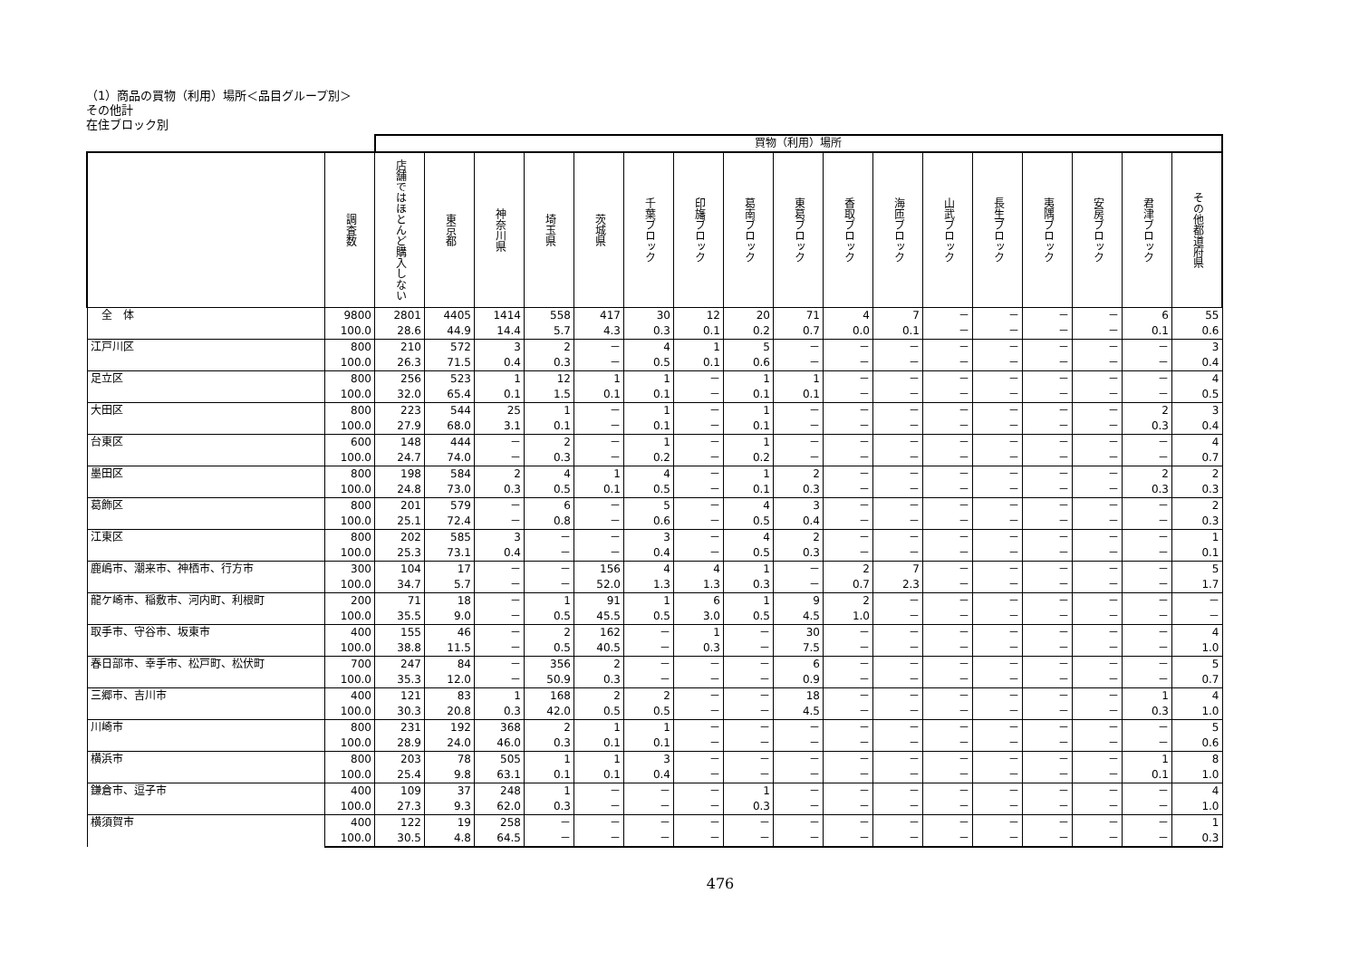（1）商品の買物（利用）場所＜品目グループ別＞
その他計
在住ブロック別
| | | 買物（利用）場所 | | | | | | | | | | | | | | | | |
| --- | --- | --- | --- | --- | --- | --- | --- | --- | --- | --- | --- | --- | --- | --- | --- | --- | --- | --- |
| | 調査数 | 店舗ではほとんど購入しない | 東京都 | 神奈川県 | 埼玉県 | 茨城県 | 千葉ブロック | 印旛ブロック | 葛南ブロック | 東葛ブロック | 香取ブロック | 海匝ブロック | 山武ブロック | 長生ブロック | 夷隅ブロック | 安房ブロック | 君津ブロック | その他都道府県 |
| 全 体 | 9800 | 2801 | 4405 | 1414 | 558 | 417 | 30 | 12 | 20 | 71 | 4 | 7 | － | － | － | － | 6 | 55 |
| | 100.0 | 28.6 | 44.9 | 14.4 | 5.7 | 4.3 | 0.3 | 0.1 | 0.2 | 0.7 | 0.0 | 0.1 | － | － | － | － | 0.1 | 0.6 |
| 江戸川区 | 800 | 210 | 572 | 3 | 2 | － | 4 | 1 | 5 | － | － | － | － | － | － | － | － | 3 |
| | 100.0 | 26.3 | 71.5 | 0.4 | 0.3 | － | 0.5 | 0.1 | 0.6 | － | － | － | － | － | － | － | － | 0.4 |
| 足立区 | 800 | 256 | 523 | 1 | 12 | 1 | 1 | － | 1 | 1 | － | － | － | － | － | － | － | 4 |
| | 100.0 | 32.0 | 65.4 | 0.1 | 1.5 | 0.1 | 0.1 | － | 0.1 | 0.1 | － | － | － | － | － | － | － | 0.5 |
| 大田区 | 800 | 223 | 544 | 25 | 1 | － | 1 | － | 1 | － | － | － | － | － | － | － | 2 | 3 |
| | 100.0 | 27.9 | 68.0 | 3.1 | 0.1 | － | 0.1 | － | 0.1 | － | － | － | － | － | － | － | 0.3 | 0.4 |
| 台東区 | 600 | 148 | 444 | － | 2 | － | 1 | － | 1 | － | － | － | － | － | － | － | － | 4 |
| | 100.0 | 24.7 | 74.0 | － | 0.3 | － | 0.2 | － | 0.2 | － | － | － | － | － | － | － | － | 0.7 |
| 墨田区 | 800 | 198 | 584 | 2 | 4 | 1 | 4 | － | 1 | 2 | － | － | － | － | － | － | 2 | 2 |
| | 100.0 | 24.8 | 73.0 | 0.3 | 0.5 | 0.1 | 0.5 | － | 0.1 | 0.3 | － | － | － | － | － | － | 0.3 | 0.3 |
| 葛飾区 | 800 | 201 | 579 | － | 6 | － | 5 | － | 4 | 3 | － | － | － | － | － | － | － | 2 |
| | 100.0 | 25.1 | 72.4 | － | 0.8 | － | 0.6 | － | 0.5 | 0.4 | － | － | － | － | － | － | － | 0.3 |
| 江東区 | 800 | 202 | 585 | 3 | － | － | 3 | － | 4 | 2 | － | － | － | － | － | － | － | 1 |
| | 100.0 | 25.3 | 73.1 | 0.4 | － | － | 0.4 | － | 0.5 | 0.3 | － | － | － | － | － | － | － | 0.1 |
| 鹿嶋市、潮来市、神栖市、行方市 | 300 | 104 | 17 | － | － | 156 | 4 | 4 | 1 | － | 2 | 7 | － | － | － | － | － | 5 |
| | 100.0 | 34.7 | 5.7 | － | － | 52.0 | 1.3 | 1.3 | 0.3 | － | 0.7 | 2.3 | － | － | － | － | － | 1.7 |
| 龍ケ崎市、稲敷市、河内町、利根町 | 200 | 71 | 18 | － | 1 | 91 | 1 | 6 | 1 | 9 | 2 | － | － | － | － | － | － | － |
| | 100.0 | 35.5 | 9.0 | － | 0.5 | 45.5 | 0.5 | 3.0 | 0.5 | 4.5 | 1.0 | － | － | － | － | － | － | － |
| 取手市、守谷市、坂東市 | 400 | 155 | 46 | － | 2 | 162 | － | 1 | － | 30 | － | － | － | － | － | － | － | 4 |
| | 100.0 | 38.8 | 11.5 | － | 0.5 | 40.5 | － | 0.3 | － | 7.5 | － | － | － | － | － | － | － | 1.0 |
| 春日部市、幸手市、松戸町、松伏町 | 700 | 247 | 84 | － | 356 | 2 | － | － | － | 6 | － | － | － | － | － | － | － | 5 |
| | 100.0 | 35.3 | 12.0 | － | 50.9 | 0.3 | － | － | － | 0.9 | － | － | － | － | － | － | － | 0.7 |
| 三郷市、吉川市 | 400 | 121 | 83 | 1 | 168 | 2 | 2 | － | － | 18 | － | － | － | － | － | － | 1 | 4 |
| | 100.0 | 30.3 | 20.8 | 0.3 | 42.0 | 0.5 | 0.5 | － | － | 4.5 | － | － | － | － | － | － | 0.3 | 1.0 |
| 川崎市 | 800 | 231 | 192 | 368 | 2 | 1 | 1 | － | － | － | － | － | － | － | － | － | － | 5 |
| | 100.0 | 28.9 | 24.0 | 46.0 | 0.3 | 0.1 | 0.1 | － | － | － | － | － | － | － | － | － | － | 0.6 |
| 横浜市 | 800 | 203 | 78 | 505 | 1 | 1 | 3 | － | － | － | － | － | － | － | － | － | 1 | 8 |
| | 100.0 | 25.4 | 9.8 | 63.1 | 0.1 | 0.1 | 0.4 | － | － | － | － | － | － | － | － | － | 0.1 | 1.0 |
| 鎌倉市、逗子市 | 400 | 109 | 37 | 248 | 1 | － | － | － | 1 | － | － | － | － | － | － | － | － | 4 |
| | 100.0 | 27.3 | 9.3 | 62.0 | 0.3 | － | － | － | 0.3 | － | － | － | － | － | － | － | － | 1.0 |
| 横須賀市 | 400 | 122 | 19 | 258 | － | － | － | － | － | － | － | － | － | － | － | － | － | 1 |
| | 100.0 | 30.5 | 4.8 | 64.5 | － | － | － | － | － | － | － | － | － | － | － | － | － | 0.3 |
476